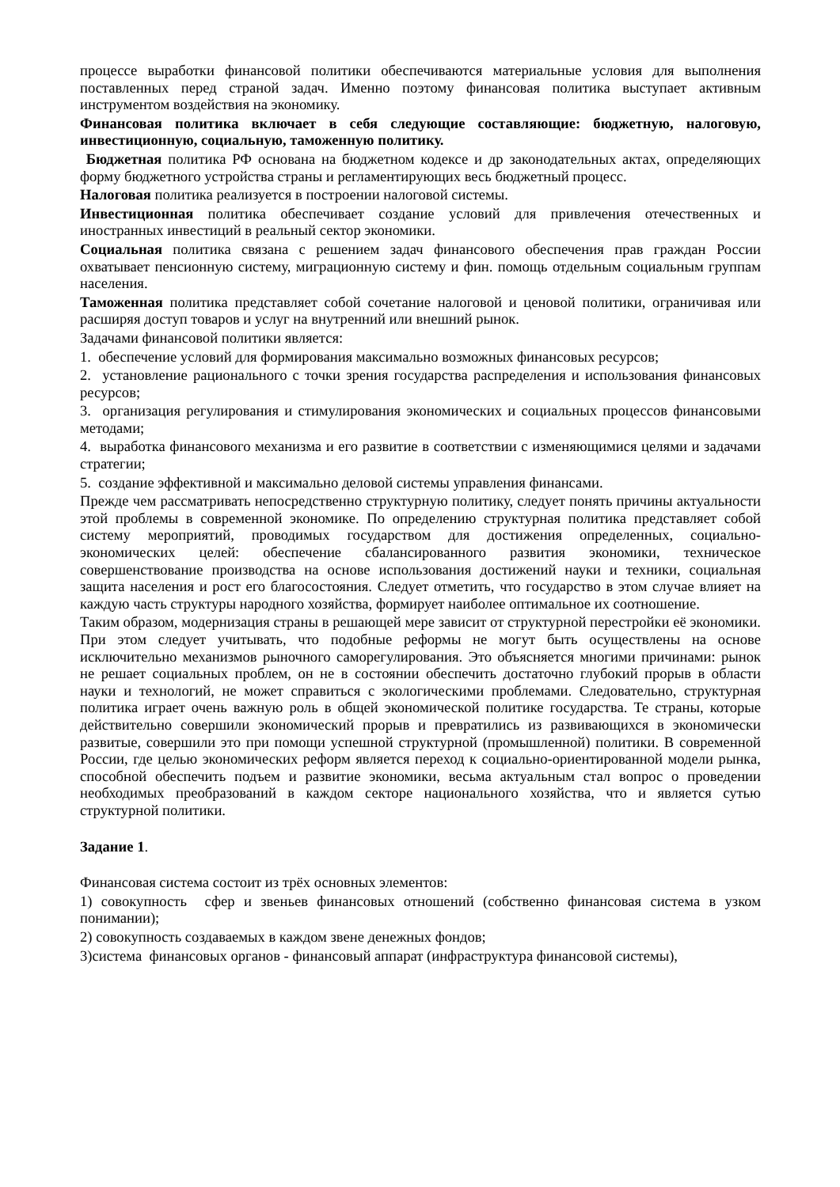процессе выработки финансовой политики обеспечиваются материальные условия для выполнения поставленных перед страной задач. Именно поэтому финансовая политика выступает активным инструментом воздействия на экономику.
Финансовая политика включает в себя следующие составляющие: бюджетную, налоговую, инвестиционную, социальную, таможенную политику.
Бюджетная политика РФ основана на бюджетном кодексе и др законодательных актах, определяющих форму бюджетного устройства страны и регламентирующих весь бюджетный процесс.
Налоговая политика реализуется в построении налоговой системы.
Инвестиционная политика обеспечивает создание условий для привлечения отечественных и иностранных инвестиций в реальный сектор экономики.
Социальная политика связана с решением задач финансового обеспечения прав граждан России охватывает пенсионную систему, миграционную систему и фин. помощь отдельным социальным группам населения.
Таможенная политика представляет собой сочетание налоговой и ценовой политики, ограничивая или расширяя доступ товаров и услуг на внутренний или внешний рынок.
Задачами финансовой политики является:
1. обеспечение условий для формирования максимально возможных финансовых ресурсов;
2. установление рационального с точки зрения государства распределения и использования финансовых ресурсов;
3. организация регулирования и стимулирования экономических и социальных процессов финансовыми методами;
4. выработка финансового механизма и его развитие в соответствии с изменяющимися целями и задачами стратегии;
5. создание эффективной и максимально деловой системы управления финансами.
Прежде чем рассматривать непосредственно структурную политику, следует понять причины актуальности этой проблемы в современной экономике. По определению структурная политика представляет собой систему мероприятий, проводимых государством для достижения определенных, социально-экономических целей: обеспечение сбалансированного развития экономики, техническое совершенствование производства на основе использования достижений науки и техники, социальная защита населения и рост его благосостояния. Следует отметить, что государство в этом случае влияет на каждую часть структуры народного хозяйства, формирует наиболее оптимальное их соотношение.
Таким образом, модернизация страны в решающей мере зависит от структурной перестройки её экономики. При этом следует учитывать, что подобные реформы не могут быть осуществлены на основе исключительно механизмов рыночного саморегулирования. Это объясняется многими причинами: рынок не решает социальных проблем, он не в состоянии обеспечить достаточно глубокий прорыв в области науки и технологий, не может справиться с экологическими проблемами. Следовательно, структурная политика играет очень важную роль в общей экономической политике государства. Те страны, которые действительно совершили экономический прорыв и превратились из развивающихся в экономически развитые, совершили это при помощи успешной структурной (промышленной) политики. В современной России, где целью экономических реформ является переход к социально-ориентированной модели рынка, способной обеспечить подъем и развитие экономики, весьма актуальным стал вопрос о проведении необходимых преобразований в каждом секторе национального хозяйства, что и является сутью структурной политики.
Задание 1.
Финансовая система состоит из трёх основных элементов:
1) совокупность сфер и звеньев финансовых отношений (собственно финансовая система в узком понимании);
2) совокупность создаваемых в каждом звене денежных фондов;
3)система финансовых органов - финансовый аппарат (инфраструктура финансовой системы),